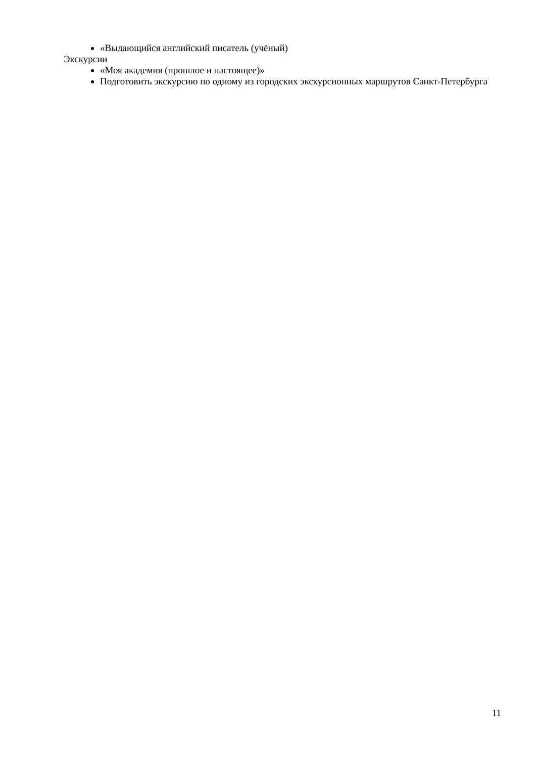«Выдающийся английский писатель (учёный)
Экскурсии
«Моя академия (прошлое и настоящее)»
Подготовить экскурсию по одному из городских экскурсионных маршрутов Санкт-Петербурга
11